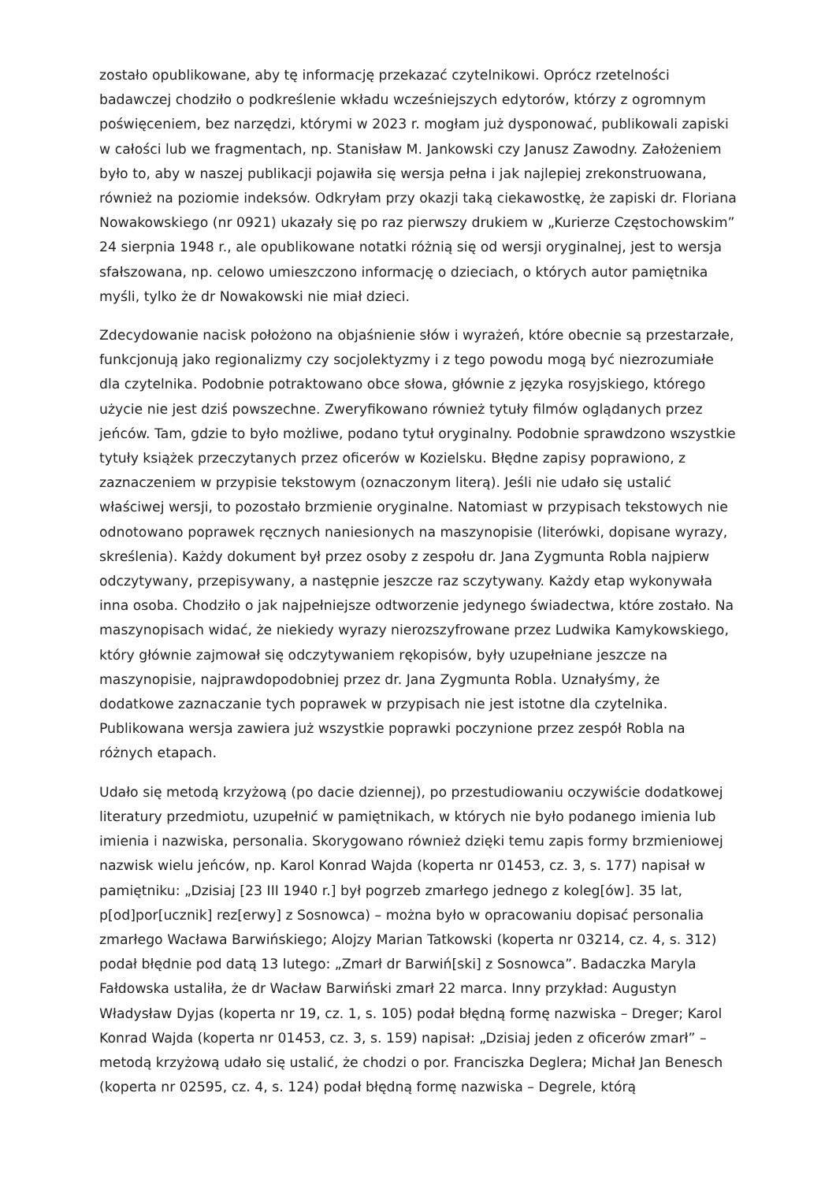zostało opublikowane, aby tę informację przekazać czytelnikowi. Oprócz rzetelności badawczej chodziło o podkreślenie wkładu wcześniejszych edytorów, którzy z ogromnym poświęceniem, bez narzędzi, którymi w 2023 r. mogłam już dysponować, publikowali zapiski w całości lub we fragmentach, np. Stanisław M. Jankowski czy Janusz Zawodny. Założeniem było to, aby w naszej publikacji pojawiła się wersja pełna i jak najlepiej zrekonstruowana, również na poziomie indeksów. Odkryłam przy okazji taką ciekawostkę, że zapiski dr. Floriana Nowakowskiego (nr 0921) ukazały się po raz pierwszy drukiem w „Kurierze Częstochowskim” 24 sierpnia 1948 r., ale opublikowane notatki różnią się od wersji oryginalnej, jest to wersja sfałszowana, np. celowo umieszczono informację o dzieciach, o których autor pamiętnika myśli, tylko że dr Nowakowski nie miał dzieci.
Zdecydowanie nacisk położono na objaśnienie słów i wyrażeń, które obecnie są przestarzałe, funkcjonują jako regionalizmy czy socjolektyzmy i z tego powodu mogą być niezrozumiałe dla czytelnika. Podobnie potraktowano obce słowa, głównie z języka rosyjskiego, którego użycie nie jest dziś powszechne. Zweryfikowano również tytuły filmów oglądanych przez jeńców. Tam, gdzie to było możliwe, podano tytuł oryginalny. Podobnie sprawdzono wszystkie tytuły książek przeczytanych przez oficerów w Kozielsku. Błędne zapisy poprawiono, z zaznaczeniem w przypisie tekstowym (oznaczonym literą). Jeśli nie udało się ustalić właściwej wersji, to pozostało brzmienie oryginalne. Natomiast w przypisach tekstowych nie odnotowano poprawek ręcznych naniesionych na maszynopisie (literówki, dopisane wyrazy, skreślenia). Każdy dokument był przez osoby z zespołu dr. Jana Zygmunta Robla najpierw odczytywany, przepisywany, a następnie jeszcze raz sczytywany. Każdy etap wykonywała inna osoba. Chodziło o jak najpełniejsze odtworzenie jedynego świadectwa, które zostało. Na maszynopisach widać, że niekiedy wyrazy nierozszyfrowane przez Ludwika Kamykowskiego, który głównie zajmował się odczytywaniem rękopisów, były uzupełniane jeszcze na maszynopisie, najprawdopodobniej przez dr. Jana Zygmunta Robla. Uznałyśmy, że dodatkowe zaznaczanie tych poprawek w przypisach nie jest istotne dla czytelnika. Publikowana wersja zawiera już wszystkie poprawki poczynione przez zespół Robla na różnych etapach.
Udało się metodą krzyżową (po dacie dziennej), po przestudiowaniu oczywiście dodatkowej literatury przedmiotu, uzupełnić w pamiętnikach, w których nie było podanego imienia lub imienia i nazwiska, personalia. Skorygowano również dzięki temu zapis formy brzmieniowej nazwisk wielu jeńców, np. Karol Konrad Wajda (koperta nr 01453, cz. 3, s. 177) napisał w pamiętniku: „Dzisiaj [23 III 1940 r.] był pogrzeb zmarłego jednego z koleg[ów]. 35 lat, p[od]por[ucznik] rez[erwy] z Sosnowca) – można było w opracowaniu dopisać personalia zmarłego Wacława Barwińskiego; Alojzy Marian Tatkowski (koperta nr 03214, cz. 4, s. 312) podał błędnie pod datą 13 lutego: „Zmarł dr Barwiń[ski] z Sosnowca”. Badaczka Maryla Fałdowska ustaliła, że dr Wacław Barwiński zmarł 22 marca. Inny przykład: Augustyn Władysław Dyjas (koperta nr 19, cz. 1, s. 105) podał błędną formę nazwiska – Dreger; Karol Konrad Wajda (koperta nr 01453, cz. 3, s. 159) napisał: „Dzisiaj jeden z oficerów zmarł” – metodą krzyżową udało się ustalić, że chodzi o por. Franciszka Deglera; Michał Jan Benesch (koperta nr 02595, cz. 4, s. 124) podał błędną formę nazwiska – Degrele, którą